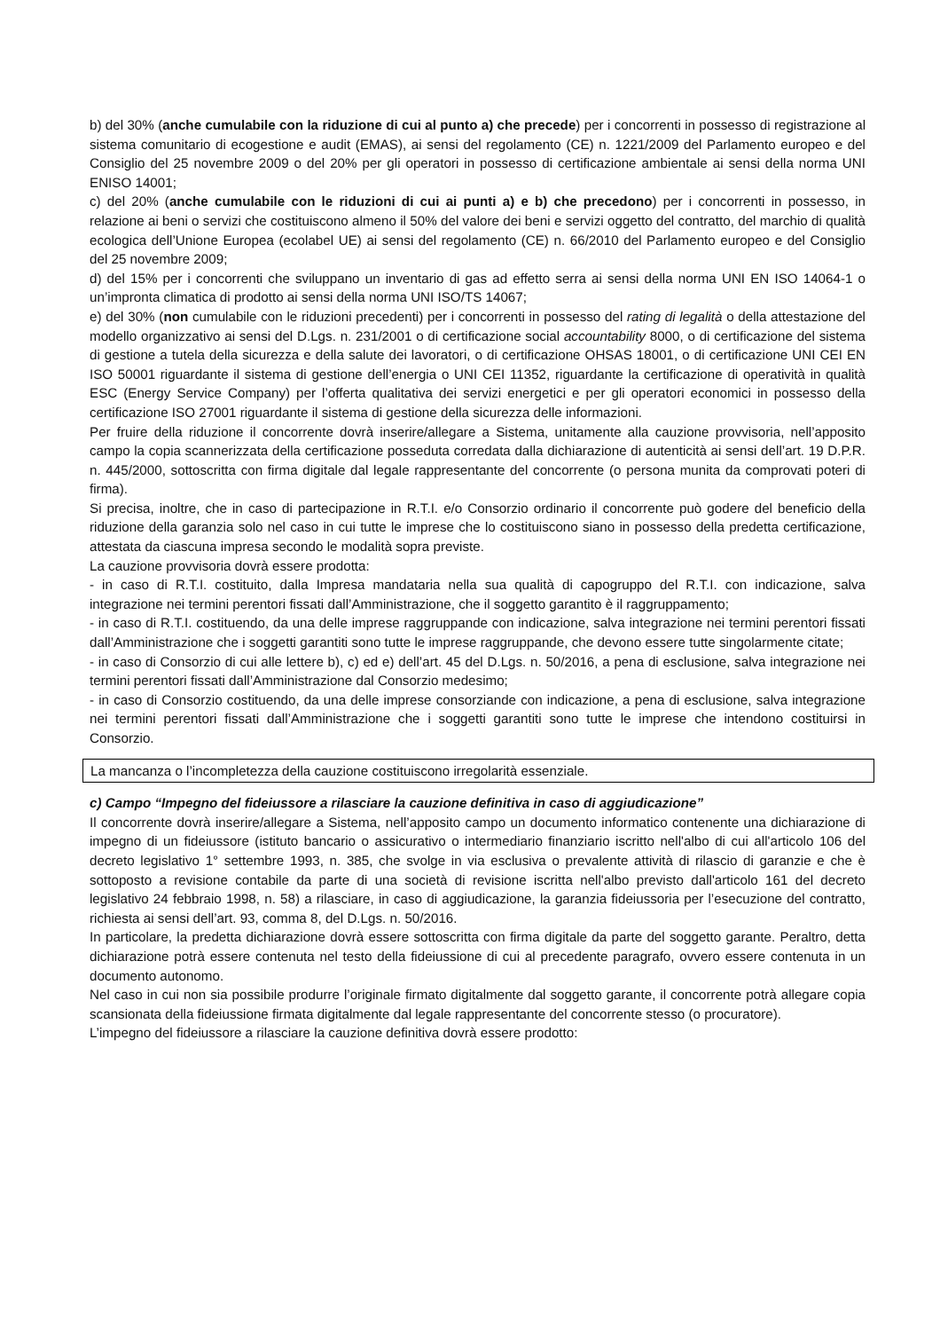b) del 30% (anche cumulabile con la riduzione di cui al punto a) che precede) per i concorrenti in possesso di registrazione al sistema comunitario di ecogestione e audit (EMAS), ai sensi del regolamento (CE) n. 1221/2009 del Parlamento europeo e del Consiglio del 25 novembre 2009 o del 20% per gli operatori in possesso di certificazione ambientale ai sensi della norma UNI ENISO 14001;
c) del 20% (anche cumulabile con le riduzioni di cui ai punti a) e b) che precedono) per i concorrenti in possesso, in relazione ai beni o servizi che costituiscono almeno il 50% del valore dei beni e servizi oggetto del contratto, del marchio di qualità ecologica dell’Unione Europea (ecolabel UE) ai sensi del regolamento (CE) n. 66/2010 del Parlamento europeo e del Consiglio del 25 novembre 2009;
d) del 15% per i concorrenti che sviluppano un inventario di gas ad effetto serra ai sensi della norma UNI EN ISO 14064-1 o un’impronta climatica di prodotto ai sensi della norma UNI ISO/TS 14067;
e) del 30% (non cumulabile con le riduzioni precedenti) per i concorrenti in possesso del rating di legalità o della attestazione del modello organizzativo ai sensi del D.Lgs. n. 231/2001 o di certificazione social accountability 8000, o di certificazione del sistema di gestione a tutela della sicurezza e della salute dei lavoratori, o di certificazione OHSAS 18001, o di certificazione UNI CEI EN ISO 50001 riguardante il sistema di gestione dell’energia o UNI CEI 11352, riguardante la certificazione di operatività in qualità ESC (Energy Service Company) per l’offerta qualitativa dei servizi energetici e per gli operatori economici in possesso della certificazione ISO 27001 riguardante il sistema di gestione della sicurezza delle informazioni.
Per fruire della riduzione il concorrente dovrà inserire/allegare a Sistema, unitamente alla cauzione provvisoria, nell’apposito campo la copia scannerizzata della certificazione posseduta corredata dalla dichiarazione di autenticità ai sensi dell’art. 19 D.P.R. n. 445/2000, sottoscritta con firma digitale dal legale rappresentante del concorrente (o persona munita da comprovati poteri di firma).
Si precisa, inoltre, che in caso di partecipazione in R.T.I. e/o Consorzio ordinario il concorrente può godere del beneficio della riduzione della garanzia solo nel caso in cui tutte le imprese che lo costituiscono siano in possesso della predetta certificazione, attestata da ciascuna impresa secondo le modalità sopra previste.
La cauzione provvisoria dovrà essere prodotta:
- in caso di R.T.I. costituito, dalla Impresa mandataria nella sua qualità di capogruppo del R.T.I. con indicazione, salva integrazione nei termini perentori fissati dall’Amministrazione, che il soggetto garantito è il raggruppamento;
- in caso di R.T.I. costituendo, da una delle imprese raggruppande con indicazione, salva integrazione nei termini perentori fissati dall’Amministrazione che i soggetti garantiti sono tutte le imprese raggruppande, che devono essere tutte singolarmente citate;
- in caso di Consorzio di cui alle lettere b), c) ed e) dell’art. 45 del D.Lgs. n. 50/2016, a pena di esclusione, salva integrazione nei termini perentori fissati dall’Amministrazione dal Consorzio medesimo;
- in caso di Consorzio costituendo, da una delle imprese consorziande con indicazione, a pena di esclusione, salva integrazione nei termini perentori fissati dall’Amministrazione che i soggetti garantiti sono tutte le imprese che intendono costituirsi in Consorzio.
La mancanza o l’incompletezza della cauzione costituiscono irregolarità essenziale.
c) Campo “Impegno del fideiussore a rilasciare la cauzione definitiva in caso di aggiudicazione”
Il concorrente dovrà inserire/allegare a Sistema, nell’apposito campo un documento informatico contenente una dichiarazione di impegno di un fideiussore (istituto bancario o assicurativo o intermediario finanziario iscritto nell'albo di cui all'articolo 106 del decreto legislativo 1° settembre 1993, n. 385, che svolge in via esclusiva o prevalente attività di rilascio di garanzie e che è sottoposto a revisione contabile da parte di una società di revisione iscritta nell'albo previsto dall'articolo 161 del decreto legislativo 24 febbraio 1998, n. 58) a rilasciare, in caso di aggiudicazione, la garanzia fideiussoria per l’esecuzione del contratto, richiesta ai sensi dell’art. 93, comma 8, del D.Lgs. n. 50/2016.
In particolare, la predetta dichiarazione dovrà essere sottoscritta con firma digitale da parte del soggetto garante. Peraltro, detta dichiarazione potrà essere contenuta nel testo della fideiussione di cui al precedente paragrafo, ovvero essere contenuta in un documento autonomo.
Nel caso in cui non sia possibile produrre l’originale firmato digitalmente dal soggetto garante, il concorrente potrà allegare copia scansionata della fideiussione firmata digitalmente dal legale rappresentante del concorrente stesso (o procuratore).
L’impegno del fideiussore a rilasciare la cauzione definitiva dovrà essere prodotto: